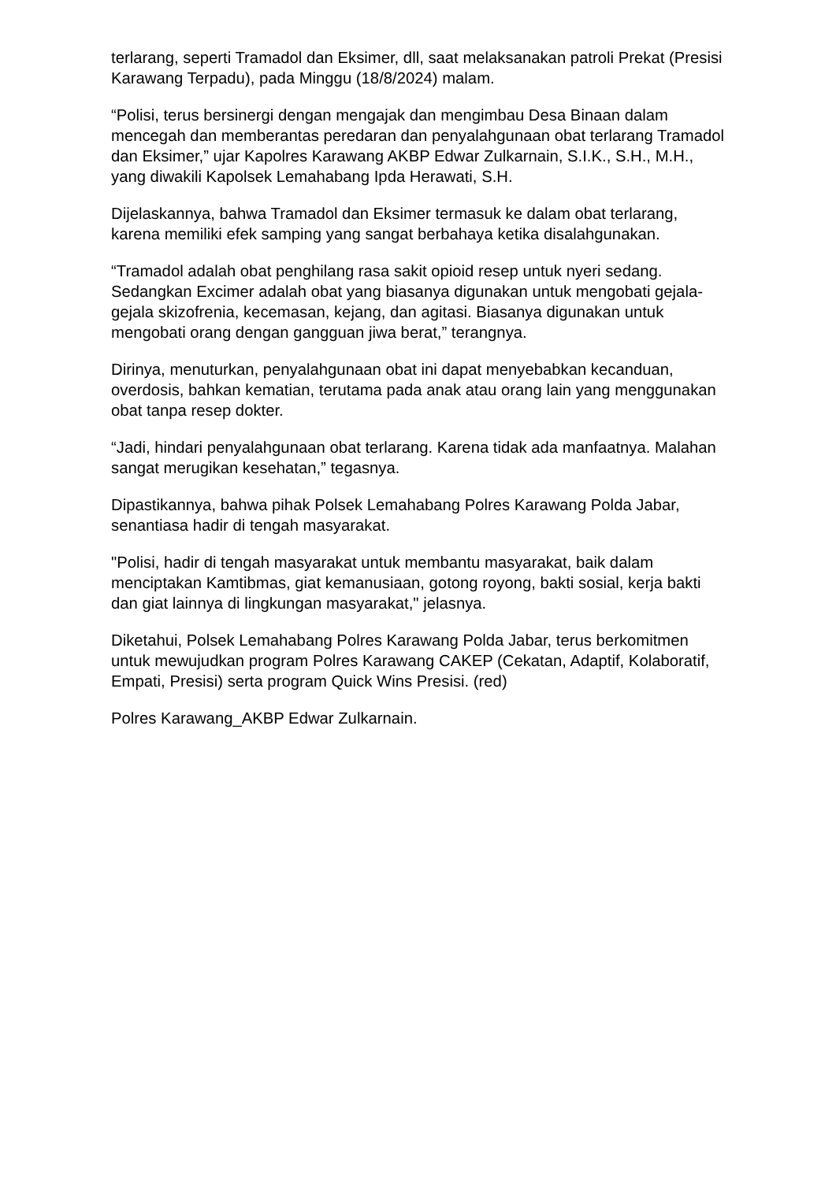terlarang, seperti Tramadol dan Eksimer, dll, saat melaksanakan patroli Prekat (Presisi Karawang Terpadu), pada Minggu (18/8/2024) malam.
“Polisi, terus bersinergi dengan mengajak dan mengimbau Desa Binaan dalam mencegah dan memberantas peredaran dan penyalahgunaan obat terlarang Tramadol dan Eksimer,” ujar Kapolres Karawang AKBP Edwar Zulkarnain, S.I.K., S.H., M.H., yang diwakili Kapolsek Lemahabang Ipda Herawati, S.H.
Dijelaskannya, bahwa Tramadol dan Eksimer termasuk ke dalam obat terlarang, karena memiliki efek samping yang sangat berbahaya ketika disalahgunakan.
“Tramadol adalah obat penghilang rasa sakit opioid resep untuk nyeri sedang. Sedangkan Excimer adalah obat yang biasanya digunakan untuk mengobati gejala-gejala skizofrenia, kecemasan, kejang, dan agitasi. Biasanya digunakan untuk mengobati orang dengan gangguan jiwa berat,” terangnya.
Dirinya, menuturkan, penyalahgunaan obat ini dapat menyebabkan kecanduan, overdosis, bahkan kematian, terutama pada anak atau orang lain yang menggunakan obat tanpa resep dokter.
“Jadi, hindari penyalahgunaan obat terlarang. Karena tidak ada manfaatnya. Malahan sangat merugikan kesehatan,” tegasnya.
Dipastikannya, bahwa pihak Polsek Lemahabang Polres Karawang Polda Jabar, senantiasa hadir di tengah masyarakat.
"Polisi, hadir di tengah masyarakat untuk membantu masyarakat, baik dalam menciptakan Kamtibmas, giat kemanusiaan, gotong royong, bakti sosial, kerja bakti dan giat lainnya di lingkungan masyarakat," jelasnya.
Diketahui, Polsek Lemahabang Polres Karawang Polda Jabar, terus berkomitmen untuk mewujudkan program Polres Karawang CAKEP (Cekatan, Adaptif, Kolaboratif, Empati, Presisi) serta program Quick Wins Presisi. (red)
Polres Karawang_AKBP Edwar Zulkarnain.